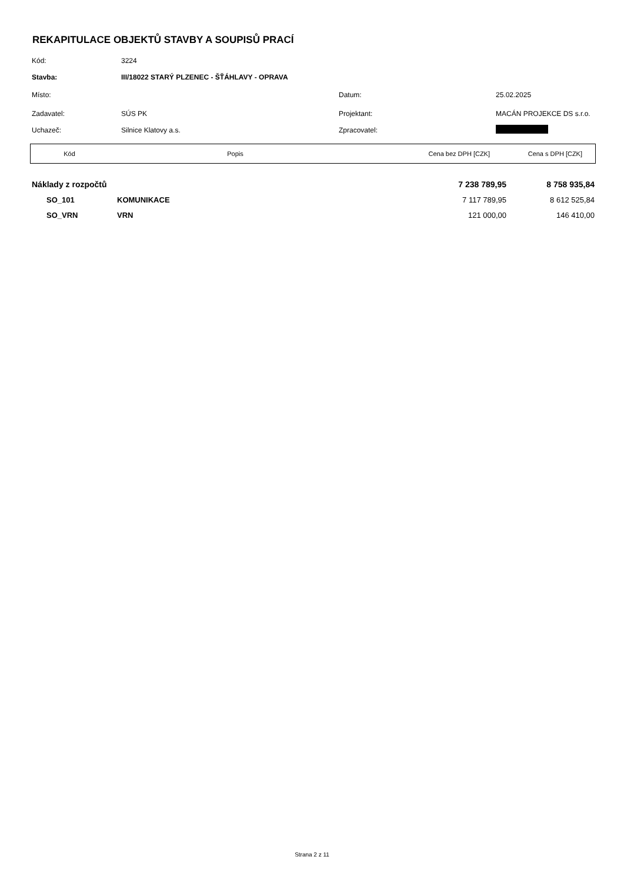REKAPITULACE OBJEKTŮ STAVBY A SOUPISŮ PRACÍ
| Kód: | 3224 | | |
| Stavba: | III/18022 STARÝ PLZENEC - ŠŤÁHLAVY - OPRAVA | | |
| Místo: | | Datum: | 25.02.2025 |
| Zadavatel: | SÚS PK | Projektant: | MACÁN PROJEKCE DS s.r.o. |
| Uchazeč: | Silnice Klatovy a.s. | Zpracovatel: | |
| Kód | Popis | Cena bez DPH [CZK] | Cena s DPH [CZK] |
| --- | --- | --- | --- |
| Náklady z rozpočtů | | 7 238 789,95 | 8 758 935,84 |
| SO_101 | KOMUNIKACE | 7 117 789,95 | 8 612 525,84 |
| SO_VRN | VRN | 121 000,00 | 146 410,00 |
Strana 2 z 11